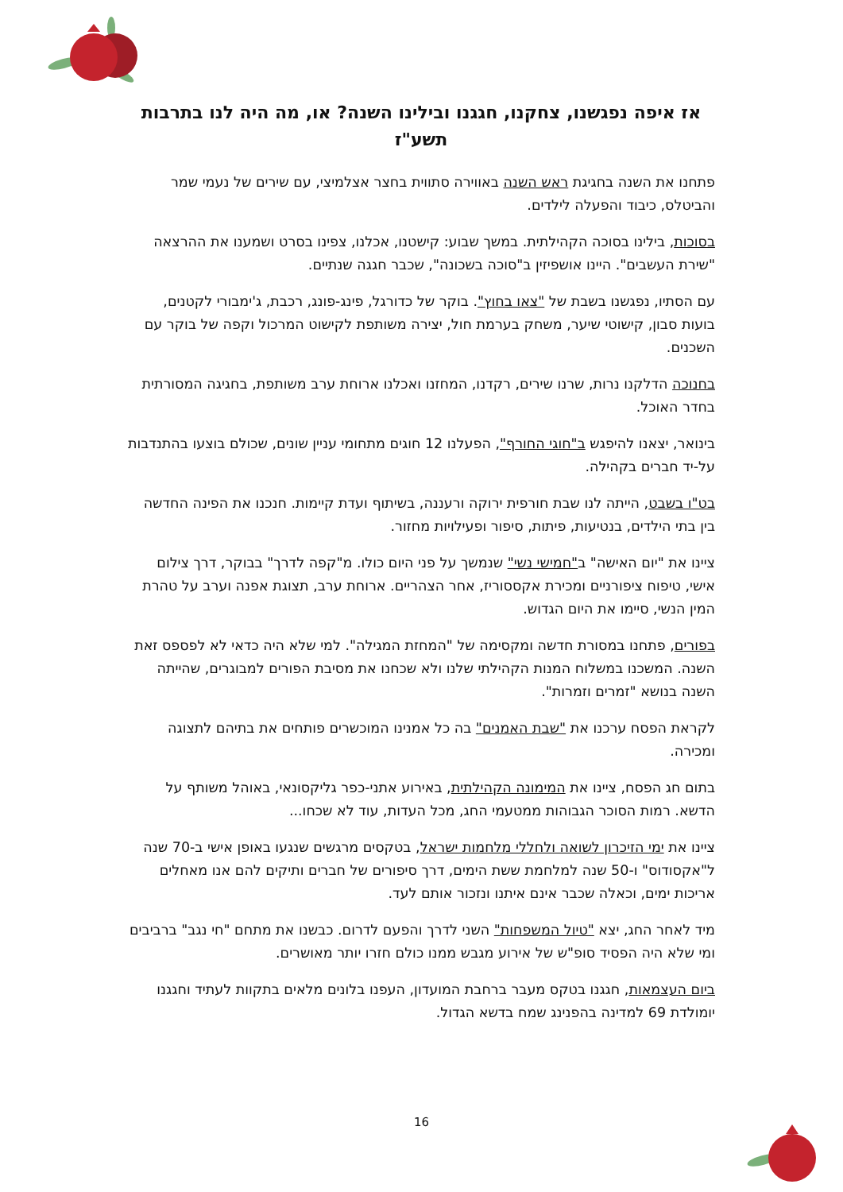אז איפה נפגשנו, צחקנו, חגגנו ובילינו השנה? או, מה היה לנו בתרבות תשע"ז
פתחנו את השנה בחגיגת ראש השנה באווירה סתווית בחצר אצלמיצי, עם שירים של נעמי שמר והביטלס, כיבוד והפעלה לילדים.
בסוכות, בילינו בסוכה הקהילתית. במשך שבוע: קישטנו, אכלנו, צפינו בסרט ושמענו את ההרצאה "שירת העשבים". היינו אושפיזין ב"סוכה בשכונה", שכבר חגגה שנתיים.
עם הסתיו, נפגשנו בשבת של "צאו בחוץ". בוקר של כדורגל, פינג-פונג, רכבת, ג'ימבורי לקטנים, בועות סבון, קישוטי שיער, משחק בערמת חול, יצירה משותפת לקישוט המרכול וקפה של בוקר עם השכנים.
בחנוכה הדלקנו נרות, שרנו שירים, רקדנו, המחזנו ואכלנו ארוחת ערב משותפת, בחגיגה המסורתית בחדר האוכל.
בינואר, יצאנו להיפגש ב"חוגי החורף", הפעלנו 12 חוגים מתחומי עניין שונים, שכולם בוצעו בהתנדבות על-יד חברים בקהילה.
בט"ו בשבט, הייתה לנו שבת חורפית ירוקה ורעננה, בשיתוף ועדת קיימות. חנכנו את הפינה החדשה בין בתי הילדים, בנטיעות, פיתות, סיפור ופעילויות מחזור.
ציינו את "יום האישה" ב"חמישי נשי" שנמשך על פני היום כולו. מ"קפה לדרך" בבוקר, דרך צילום אישי, טיפוח ציפורניים ומכירת אקססוריז, אחר הצהריים. ארוחת ערב, תצוגת אפנה וערב על טהרת המין הנשי, סיימו את היום הגדוש.
בפורים, פתחנו במסורת חדשה ומקסימה של "המחזת המגילה". למי שלא היה כדאי לא לפספס זאת השנה. המשכנו במשלוח המנות הקהילתי שלנו ולא שכחנו את מסיבת הפורים למבוגרים, שהייתה השנה בנושא "זמרים וזמרות".
לקראת הפסח ערכנו את "שבת האמנים" בה כל אמנינו המוכשרים פותחים את בתיהם לתצוגה ומכירה.
בתום חג הפסח, ציינו את המימונה הקהילתית, באירוע אתני-כפר גליקסונאי, באוהל משותף על הדשא. רמות הסוכר הגבוהות ממטעמי החג, מכל העדות, עוד לא שכחו...
ציינו את ימי הזיכרון לשואה ולחללי מלחמות ישראל, בטקסים מרגשים שנגעו באופן אישי ב-70 שנה ל"אקסודוס" ו-50 שנה למלחמת ששת הימים, דרך סיפורים של חברים ותיקים להם אנו מאחלים אריכות ימים, וכאלה שכבר אינם איתנו ונזכור אותם לעד.
מיד לאחר החג, יצא "טיול המשפחות" השני לדרך והפעם לדרום. כבשנו את מתחם "חי נגב" ברביבים ומי שלא היה הפסיד סופ"ש של אירוע מגבש ממנו כולם חזרו יותר מאושרים.
ביום העצמאות, חגגנו בטקס מעבר ברחבת המועדון, העפנו בלונים מלאים בתקוות לעתיד וחגגנו יומולדת 69 למדינה בהפנינג שמח בדשא הגדול.
16